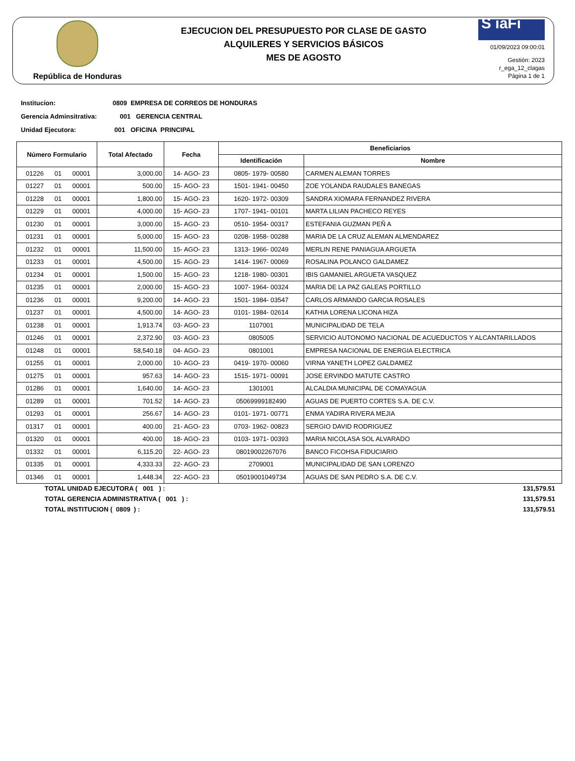República de Honduras
EJECUCION DEL PRESUPUESTO POR CLASE DE GASTO
ALQUILERES Y SERVICIOS BÁSICOS
MES DE AGOSTO
S iaFi
01/09/2023 09:00:01
Gestión: 2023
r_ega_12_clagas
Página 1 de 1
Institucion: 0809 EMPRESA DE CORREOS DE HONDURAS
Gerencia Adminsitrativa: 001 GERENCIA CENTRAL
Unidad Ejecutora: 001 OFICINA PRINCIPAL
| Número Formulario | Total Afectado | Fecha | Beneficiarios | |
| --- | --- | --- | --- | --- |
| | | | Identificación | Nombre |
| 01226 01 00001 | 3,000.00 | 14- AGO- 23 | 0805- 1979- 00580 | CARMEN ALEMAN TORRES |
| 01227 01 00001 | 500.00 | 15- AGO- 23 | 1501- 1941- 00450 | ZOE YOLANDA RAUDALES BANEGAS |
| 01228 01 00001 | 1,800.00 | 15- AGO- 23 | 1620- 1972- 00309 | SANDRA XIOMARA FERNANDEZ RIVERA |
| 01229 01 00001 | 4,000.00 | 15- AGO- 23 | 1707- 1941- 00101 | MARTA LILIAN PACHECO REYES |
| 01230 01 00001 | 3,000.00 | 15- AGO- 23 | 0510- 1954- 00317 | ESTEFANIA GUZMAN PEÑ A |
| 01231 01 00001 | 5,000.00 | 15- AGO- 23 | 0208- 1958- 00288 | MARIA DE LA CRUZ ALEMAN ALMENDAREZ |
| 01232 01 00001 | 11,500.00 | 15- AGO- 23 | 1313- 1966- 00249 | MERLIN RENE PANIAGUA ARGUETA |
| 01233 01 00001 | 4,500.00 | 15- AGO- 23 | 1414- 1967- 00069 | ROSALINA POLANCO GALDAMEZ |
| 01234 01 00001 | 1,500.00 | 15- AGO- 23 | 1218- 1980- 00301 | IBIS GAMANIEL ARGUETA VASQUEZ |
| 01235 01 00001 | 2,000.00 | 15- AGO- 23 | 1007- 1964- 00324 | MARIA DE LA PAZ GALEAS PORTILLO |
| 01236 01 00001 | 9,200.00 | 14- AGO- 23 | 1501- 1984- 03547 | CARLOS ARMANDO GARCIA ROSALES |
| 01237 01 00001 | 4,500.00 | 14- AGO- 23 | 0101- 1984- 02614 | KATHIA LORENA LICONA HIZA |
| 01238 01 00001 | 1,913.74 | 03- AGO- 23 | 1107001 | MUNICIPALIDAD DE TELA |
| 01246 01 00001 | 2,372.90 | 03- AGO- 23 | 0805005 | SERVICIO AUTONOMO NACIONAL DE ACUEDUCTOS Y ALCANTARILLADOS |
| 01248 01 00001 | 58,540.18 | 04- AGO- 23 | 0801001 | EMPRESA NACIONAL DE ENERGIA ELECTRICA |
| 01255 01 00001 | 2,000.00 | 10- AGO- 23 | 0419- 1970- 00060 | VIRNA YANETH LOPEZ GALDAMEZ |
| 01275 01 00001 | 957.63 | 14- AGO- 23 | 1515- 1971- 00091 | JOSE ERVINDO MATUTE CASTRO |
| 01286 01 00001 | 1,640.00 | 14- AGO- 23 | 1301001 | ALCALDIA MUNICIPAL DE COMAYAGUA |
| 01289 01 00001 | 701.52 | 14- AGO- 23 | 05069999182490 | AGUAS DE PUERTO CORTES S.A. DE C.V. |
| 01293 01 00001 | 256.67 | 14- AGO- 23 | 0101- 1971- 00771 | ENMA YADIRA RIVERA MEJIA |
| 01317 01 00001 | 400.00 | 21- AGO- 23 | 0703- 1962- 00823 | SERGIO DAVID RODRIGUEZ |
| 01320 01 00001 | 400.00 | 18- AGO- 23 | 0103- 1971- 00393 | MARIA NICOLASA SOL ALVARADO |
| 01332 01 00001 | 6,115.20 | 22- AGO- 23 | 08019002267076 | BANCO FICOHSA FIDUCIARIO |
| 01335 01 00001 | 4,333.33 | 22- AGO- 23 | 2709001 | MUNICIPALIDAD DE SAN LORENZO |
| 01346 01 00001 | 1,448.34 | 22- AGO- 23 | 05019001049734 | AGUAS DE SAN PEDRO S.A. DE C.V. |
TOTAL UNIDAD EJECUTORA ( 001 ) : 131,579.51
TOTAL GERENCIA ADMINISTRATIVA ( 001 ) : 131,579.51
TOTAL INSTITUCION ( 0809 ) : 131,579.51